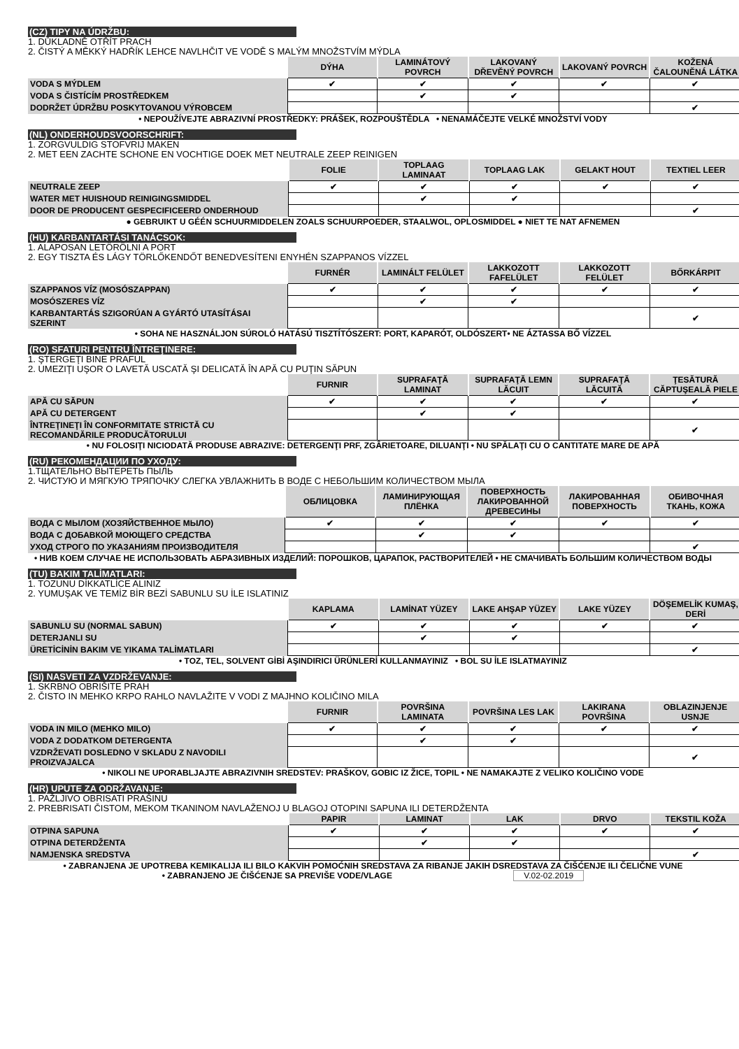(CZ) TIPY NA ÚDRŽBU:
1. DŮKLADNĚ OTŘÍT PRACH
2. ČISTÝ A MĚKKÝ HADŘÍK LEHCE NAVLHČIT VE VODĚ S MALÝM MNOŽSTVÍM MÝDLA
| | DÝHA | LAMINÁTOVÝ POVRCH | LAKOVANÝ DŘEVĚNÝ POVRCH | LAKOVANÝ POVRCH | KOŽENÁ ČALOUNĚNÁ LÁTKA |
| VODA S MÝDLEM | ✔ | ✔ | ✔ | ✔ | ✔ |
| VODA S ČISTÍCÍM PROSTŘEDKEM | | ✔ | ✔ | | |
| DODRŽET ÚDRŽBU POSKYTOVANOU VÝROBCEM | | | | | ✔ |
• NEPOUŽÍVEJTE ABRAZIVNÍ PROSTŘEDKY: PRÁŠEK, ROZPOUŠTĚDLA • NENAMÁČEJTE VELKÉ MNOŽSTVÍ VODY
(NL) ONDERHOUDSVOORSCHRIFT:
1. ZORGVULDIG STOFVRIJ MAKEN
2. MET EEN ZACHTE SCHONE EN VOCHTIGE DOEK MET NEUTRALE ZEEP REINIGEN
| | FOLIE | TOPLAAG LAMINAAT | TOPLAAG LAK | GELAKT HOUT | TEXTIEL LEER |
| NEUTRALE ZEEP | ✔ | ✔ | ✔ | ✔ | ✔ |
| WATER MET HUISHOUD REINIGINGSMIDDEL | | ✔ | ✔ | | |
| DOOR DE PRODUCENT GESPECIFICEERD ONDERHOUD | | | | | ✔ |
● GEBRUIKT U GÉÉN SCHUURMIDDELEN ZOALS SCHUURPOEDER, STAALWOL, OPLOSMIDDEL ● NIET TE NAT AFNEMEN
(HU) KARBANTARTÁSI TANÁCSOK:
1. ALAPOSAN LETÖRÖLNI A PORT
2. EGY TISZTA ÉS LÁGY TÖRLŐKENDŐT BENEDVESÍTENI ENYHÉN SZAPPANOS VÍZZEL
| | FURNÉR | LAMINÁLT FELÜLET | LAKKOZOTT FAFELÜLET | LAKKOZOTT FELÜLET | BŐRKÁRPIT |
| SZAPPANOS VÍZ (MOSÓSZAPPAN) | ✔ | ✔ | ✔ | ✔ | ✔ |
| MOSÓSZERES VÍZ | | ✔ | ✔ | | |
| KARBANTARTÁS SZIGORÚAN A GYÁRTÓ UTASÍTÁSAI SZERINT | | | | | ✔ |
• SOHA NE HASZNÁLJON SÚROLÓ HATÁSÚ TISZTÍTÓSZERT: PORT, KAPARÓT, OLDÓSZERT• NE ÁZTASSA BŐ VÍZZEL
(RO) SFATURI PENTRU ÎNTREŢINERE:
1. ŞTERGEŢI BINE PRAFUL
2. UMEZIŢI UŞOR O LAVETĂ USCATĂ ŞI DELICATĂ ÎN APĂ CU PUŢIN SĂPUN
| | FURNIR | SUPRAFAŢĂ LAMINAT | SUPRAFAŢĂ LEMN LĂCUIT | SUPRAFAŢĂ LĂCUITĂ | ŢESĂTURĂ CĂPTUŞEALĂ PIELE |
| APĂ CU SĂPUN | ✔ | ✔ | ✔ | ✔ | ✔ |
| APĂ CU DETERGENT | | ✔ | ✔ | | |
| ÎNTREŢINEŢI ÎN CONFORMITATE STRICTĂ CU RECOMANDĂRILE PRODUCĂTORULUI | | | | | ✔ |
• NU FOLOSIŢI NICIODATĂ PRODUSE ABRAZIVE: DETERGENŢI PRF, ZGÂRIETOARE, DILUANŢI • NU SPĂLAŢI CU O CANTITATE MARE DE APĂ
(RU) РЕКОМЕНДАЦИИ ПО УХОДУ:
1.ТЩАТЕЛЬНО ВЫТЕРЕТЬ ПЫЛЬ
2. ЧИСТУЮ И МЯГКУЮ ТРЯПОЧКУ СЛЕГКА УВЛАЖНИТЬ В ВОДЕ С НЕБОЛЬШИМ КОЛИЧЕСТВОМ МЫЛА
| | ОБЛИЦОВКА | ЛАМИНИРУЮЩАЯ ПЛЁНКА | ПОВЕРХНОСТЬ ЛАКИРОВАННОЙ ДРЕВЕСИНЫ | ЛАКИРОВАННАЯ ПОВЕРХНОСТЬ | ОБИВОЧНАЯ ТКАНЬ, КОЖА |
| ВОДА С МЫЛОМ (ХОЗЯЙСТВЕННОЕ МЫЛО) | ✔ | ✔ | ✔ | ✔ | ✔ |
| ВОДА С ДОБАВКОЙ МОЮЩЕГО СРЕДСТВА | | ✔ | ✔ | | |
| УХОД СТРОГО ПО УКАЗАНИЯМ ПРОИЗВОДИТЕЛЯ | | | | | ✔ |
• НИВ КОЕМ СЛУЧАЕ НЕ ИСПОЛЬЗОВАТЬ АБРАЗИВНЫХ ИЗДЕЛИЙ: ПОРОШКОВ, ЦАРАПОК, РАСТВОРИТЕЛЕЙ • НЕ СМАЧИВАТЬ БОЛЬШИМ КОЛИЧЕСТВОМ ВОДЫ
(TU) BAKIM TALİMATLARI:
1. TOZUNU DİKKATLİCE ALINIZ
2. YUMUŞAK VE TEMİZ BİR BEZİ SABUNLU SU İLE ISLATINIZ
| | KAPLAMA | LAMİNAT YÜZEY | LAKE AHŞAP YÜZEY | LAKE YÜZEY | DÖŞEMELİK KUMAŞ, DERİ |
| SABUNLU SU (NORMAL SABUN) | ✔ | ✔ | ✔ | ✔ | ✔ |
| DETERJANLI SU | | ✔ | ✔ | | |
| ÜRETİCİNİN BAKIM VE YIKAMA TALİMATLARI | | | | | ✔ |
• TOZ, TEL, SOLVENT GİBİ AŞINDIRICI ÜRÜNLERİ KULLANMAYINIZ • BOL SU İLE ISLATMAYINIZ
(SI) NASVETI ZA VZDRŽEVANJE:
1. SKRBNO OBRIŠITE PRAH
2. ČISTO IN MEHKO KRPO RAHLO NAVLAŽITE V VODI Z MAJHNO KOLIČINO MILA
| | FURNIR | POVRŠINA LAMINATA | POVRŠINA LES LAK | LAKIRANA POVRŠINA | OBLAZINJENJE USNJE |
| VODA IN MILO (MEHKO MILO) | ✔ | ✔ | ✔ | ✔ | ✔ |
| VODA Z DODATKOM DETERGENTA | | ✔ | ✔ | | |
| VZDRŽEVATI DOSLEDNO V SKLADU Z NAVODILI PROIZVAJALCA | | | | | ✔ |
• NIKOLI NE UPORABLJAJTE ABRAZIVNIH SREDSTEV: PRAŠKOV, GOBIC IZ ŽICE, TOPIL • NE NAMAKAJTE Z VELIKO KOLIČINO VODE
(HR) UPUTE ZA ODRŽAVANJE:
1. PAŽLJIVO OBRISATI PRAŠINU
2. PREBRISATI ČISTOM, MEKOM TKANINOM NAVLAŽENOJ U BLAGOJ OTOPINI SAPUNA ILI DETERDŽENTA
| | PAPIR | LAMINAT | LAK | DRVO | TEKSTIL KOŽA |
| OTPINA SAPUNA | ✔ | ✔ | ✔ | ✔ | ✔ |
| OTPINA DETERDŽENTA | | ✔ | ✔ | | |
| NAMJENSKA SREDSTVA | | | | | ✔ |
• ZABRANJENA JE UPOTREBA KEMIKALIJA ILI BILO KAKVIH POMOĆNIH SREDSTAVA ZA RIBANJE JAKIH DSREDSTAVA ZA ČIŠĆENJE ILI ČELIČNE VUNE
• ZABRANJENO JE ČIŠĆENJE SA PREVIŠE VODE/VLAGE V.02-02.2019